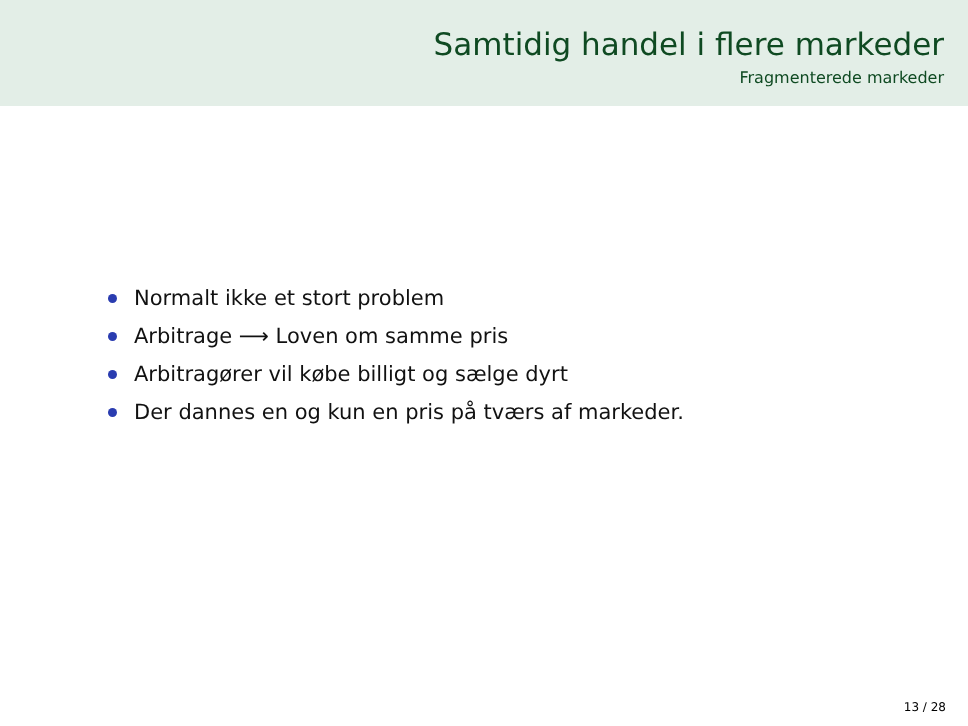Samtidig handel i flere markeder
Fragmenterede markeder
Normalt ikke et stort problem
Arbitrage ⟶ Loven om samme pris
Arbitragører vil købe billigt og sælge dyrt
Der dannes en og kun en pris på tværs af markeder.
13 / 28